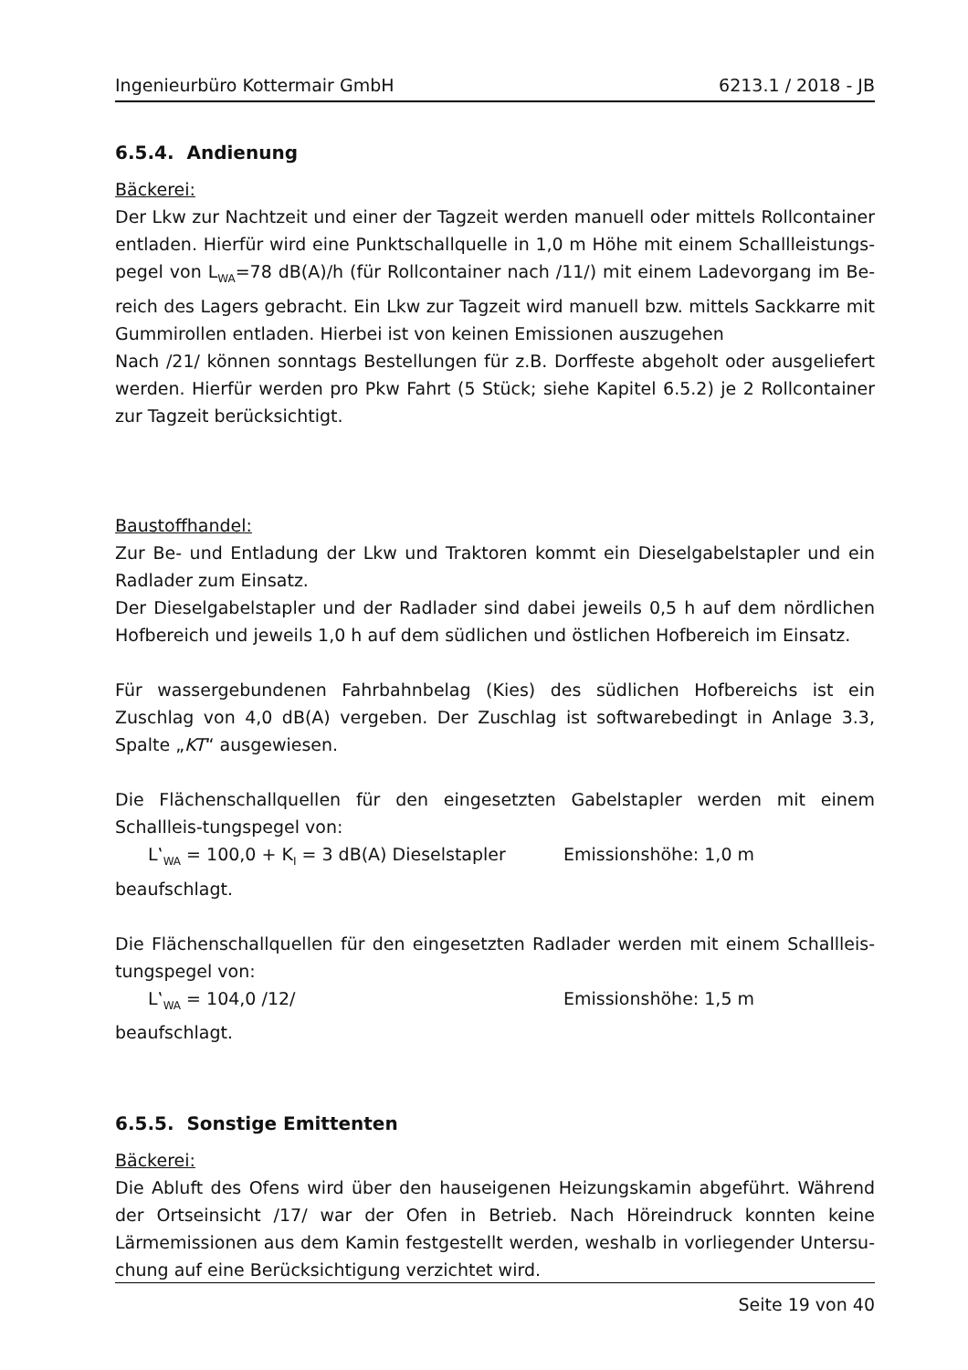Ingenieurbüro Kottermair GmbH 6213.1 / 2018 - JB
6.5.4. Andienung
Bäckerei:
Der Lkw zur Nachtzeit und einer der Tagzeit werden manuell oder mittels Rollcontainer entladen. Hierfür wird eine Punktschallquelle in 1,0 m Höhe mit einem Schallleistungs-pegel von L<sub>WA</sub>=78 dB(A)/h (für Rollcontainer nach /11/) mit einem Ladevorgang im Be-reich des Lagers gebracht. Ein Lkw zur Tagzeit wird manuell bzw. mittels Sackkarre mit Gummirollen entladen. Hierbei ist von keinen Emissionen auszugehen
Nach /21/ können sonntags Bestellungen für z.B. Dorffeste abgeholt oder ausgeliefert werden. Hierfür werden pro Pkw Fahrt (5 Stück; siehe Kapitel 6.5.2) je 2 Rollcontainer zur Tagzeit berücksichtigt.
Baustoffhandel:
Zur Be- und Entladung der Lkw und Traktoren kommt ein Dieselgabelstapler und ein Radlader zum Einsatz.
Der Dieselgabelstapler und der Radlader sind dabei jeweils 0,5 h auf dem nördlichen Hofbereich und jeweils 1,0 h auf dem südlichen und östlichen Hofbereich im Einsatz.
Für wassergebundenen Fahrbahnbelag (Kies) des südlichen Hofbereichs ist ein Zuschlag von 4,0 dB(A) vergeben. Der Zuschlag ist softwarebedingt in Anlage 3.3, Spalte „KT“ ausgewiesen.
Die Flächenschallquellen für den eingesetzten Gabelstapler werden mit einem Schallleis-tungspegel von:
L‛<sub>WA</sub> = 100,0 + K<sub>I</sub> = 3 dB(A) Dieselstapler Emissionshöhe: 1,0 m
beaufschlagt.
Die Flächenschallquellen für den eingesetzten Radlader werden mit einem Schallleis-tungspegel von:
L‛<sub>WA</sub> = 104,0 /12/ Emissionshöhe: 1,5 m
beaufschlagt.
6.5.5. Sonstige Emittenten
Bäckerei:
Die Abluft des Ofens wird über den hauseigenen Heizungskamin abgeführt. Während der Ortseinsicht /17/ war der Ofen in Betrieb. Nach Höreindruck konnten keine Lärmemissionen aus dem Kamin festgestellt werden, weshalb in vorliegender Untersu-chung auf eine Berücksichtigung verzichtet wird.
Seite 19 von 40